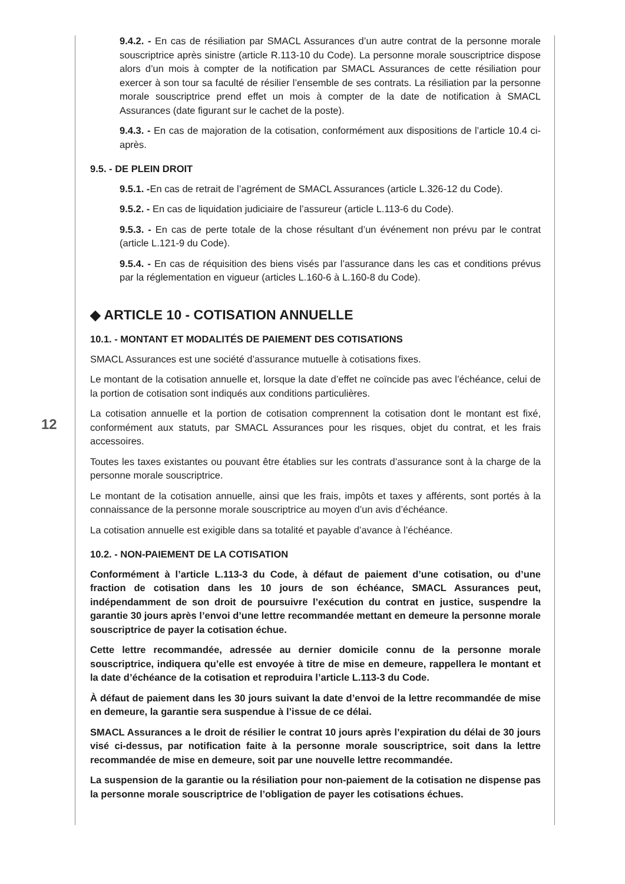12
9.4.2. - En cas de résiliation par SMACL Assurances d’un autre contrat de la personne morale souscriptrice après sinistre (article R.113-10 du Code). La personne morale souscriptrice dispose alors d’un mois à compter de la notification par SMACL Assurances de cette résiliation pour exercer à son tour sa faculté de résilier l’ensemble de ses contrats. La résiliation par la personne morale souscriptrice prend effet un mois à compter de la date de notification à SMACL Assurances (date figurant sur le cachet de la poste).
9.4.3. - En cas de majoration de la cotisation, conformément aux dispositions de l’article 10.4 ci-après.
9.5. - DE PLEIN DROIT
9.5.1. -En cas de retrait de l’agrément de SMACL Assurances (article L.326-12 du Code).
9.5.2. - En cas de liquidation judiciaire de l’assureur (article L.113-6 du Code).
9.5.3. - En cas de perte totale de la chose résultant d’un événement non prévu par le contrat (article L.121-9 du Code).
9.5.4. - En cas de réquisition des biens visés par l’assurance dans les cas et conditions prévus par la réglementation en vigueur (articles L.160-6 à L.160-8 du Code).
◆ ARTICLE 10 - COTISATION ANNUELLE
10.1. - MONTANT ET MODALITÉS DE PAIEMENT DES COTISATIONS
SMACL Assurances est une société d’assurance mutuelle à cotisations fixes.
Le montant de la cotisation annuelle et, lorsque la date d’effet ne coïncide pas avec l’échéance, celui de la portion de cotisation sont indiqués aux conditions particulières.
La cotisation annuelle et la portion de cotisation comprennent la cotisation dont le montant est fixé, conformément aux statuts, par SMACL Assurances pour les risques, objet du contrat, et les frais accessoires.
Toutes les taxes existantes ou pouvant être établies sur les contrats d’assurance sont à la charge de la personne morale souscriptrice.
Le montant de la cotisation annuelle, ainsi que les frais, impôts et taxes y afférents, sont portés à la connaissance de la personne morale souscriptrice au moyen d’un avis d’échéance.
La cotisation annuelle est exigible dans sa totalité et payable d’avance à l’échéance.
10.2. - NON-PAIEMENT DE LA COTISATION
Conformément à l’article L.113-3 du Code, à défaut de paiement d’une cotisation, ou d’une fraction de cotisation dans les 10 jours de son échéance, SMACL Assurances peut, indépendamment de son droit de poursuivre l’exécution du contrat en justice, suspendre la garantie 30 jours après l’envoi d’une lettre recommandée mettant en demeure la personne morale souscriptrice de payer la cotisation échue.
Cette lettre recommandée, adressée au dernier domicile connu de la personne morale souscriptrice, indiquera qu’elle est envoyée à titre de mise en demeure, rappellera le montant et la date d’échéance de la cotisation et reproduira l’article L.113-3 du Code.
À défaut de paiement dans les 30 jours suivant la date d’envoi de la lettre recommandée de mise en demeure, la garantie sera suspendue à l’issue de ce délai.
SMACL Assurances a le droit de résilier le contrat 10 jours après l’expiration du délai de 30 jours visé ci-dessus, par notification faite à la personne morale souscriptrice, soit dans la lettre recommandée de mise en demeure, soit par une nouvelle lettre recommandée.
La suspension de la garantie ou la résiliation pour non-paiement de la cotisation ne dispense pas la personne morale souscriptrice de l’obligation de payer les cotisations échues.